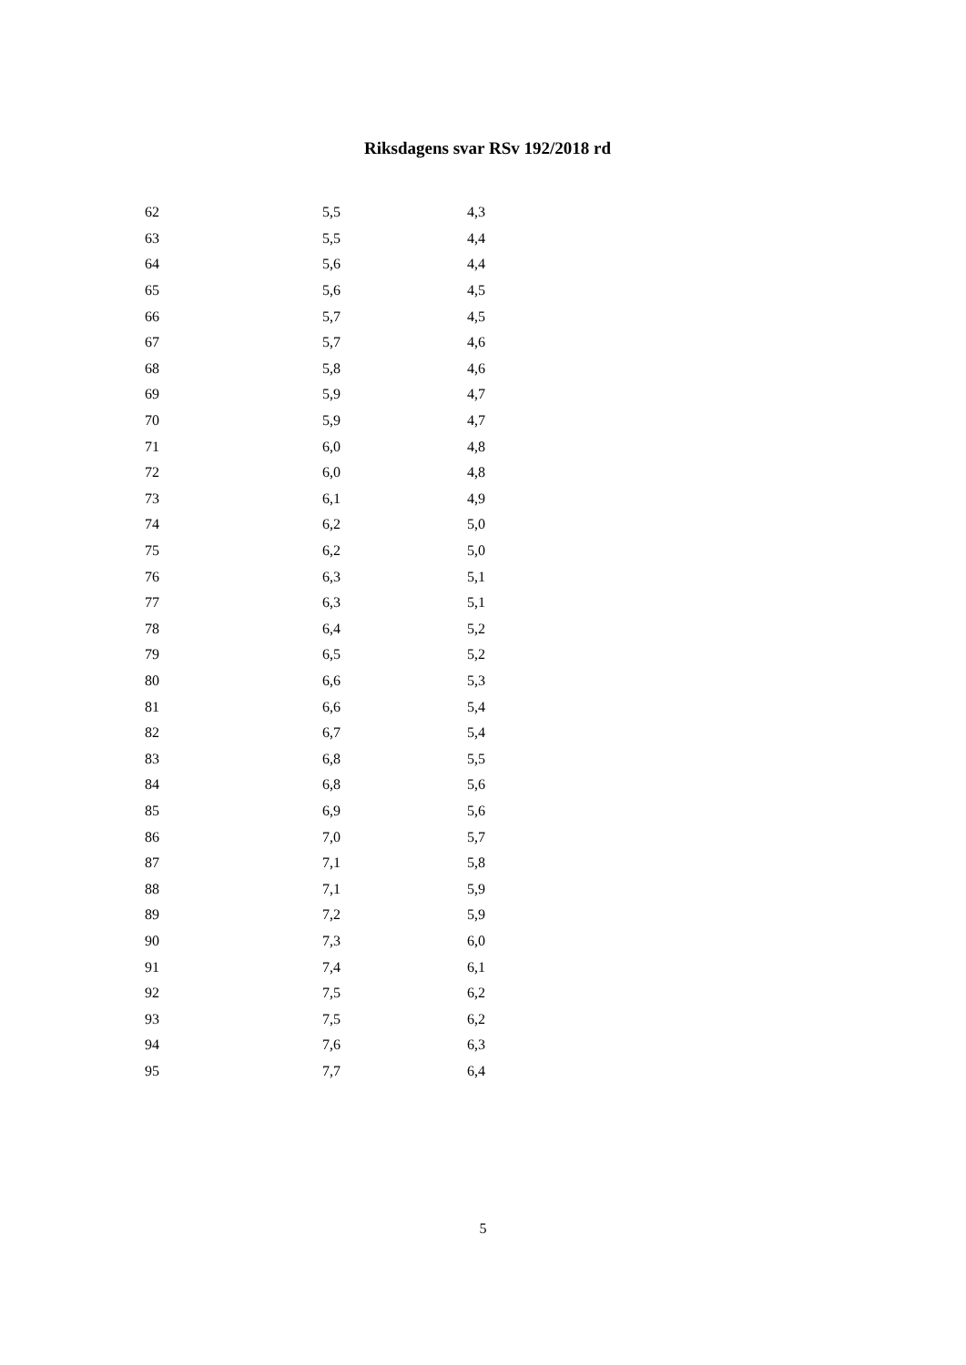Riksdagens svar RSv 192/2018 rd
| 62 | 5,5 | 4,3 |
| 63 | 5,5 | 4,4 |
| 64 | 5,6 | 4,4 |
| 65 | 5,6 | 4,5 |
| 66 | 5,7 | 4,5 |
| 67 | 5,7 | 4,6 |
| 68 | 5,8 | 4,6 |
| 69 | 5,9 | 4,7 |
| 70 | 5,9 | 4,7 |
| 71 | 6,0 | 4,8 |
| 72 | 6,0 | 4,8 |
| 73 | 6,1 | 4,9 |
| 74 | 6,2 | 5,0 |
| 75 | 6,2 | 5,0 |
| 76 | 6,3 | 5,1 |
| 77 | 6,3 | 5,1 |
| 78 | 6,4 | 5,2 |
| 79 | 6,5 | 5,2 |
| 80 | 6,6 | 5,3 |
| 81 | 6,6 | 5,4 |
| 82 | 6,7 | 5,4 |
| 83 | 6,8 | 5,5 |
| 84 | 6,8 | 5,6 |
| 85 | 6,9 | 5,6 |
| 86 | 7,0 | 5,7 |
| 87 | 7,1 | 5,8 |
| 88 | 7,1 | 5,9 |
| 89 | 7,2 | 5,9 |
| 90 | 7,3 | 6,0 |
| 91 | 7,4 | 6,1 |
| 92 | 7,5 | 6,2 |
| 93 | 7,5 | 6,2 |
| 94 | 7,6 | 6,3 |
| 95 | 7,7 | 6,4 |
5